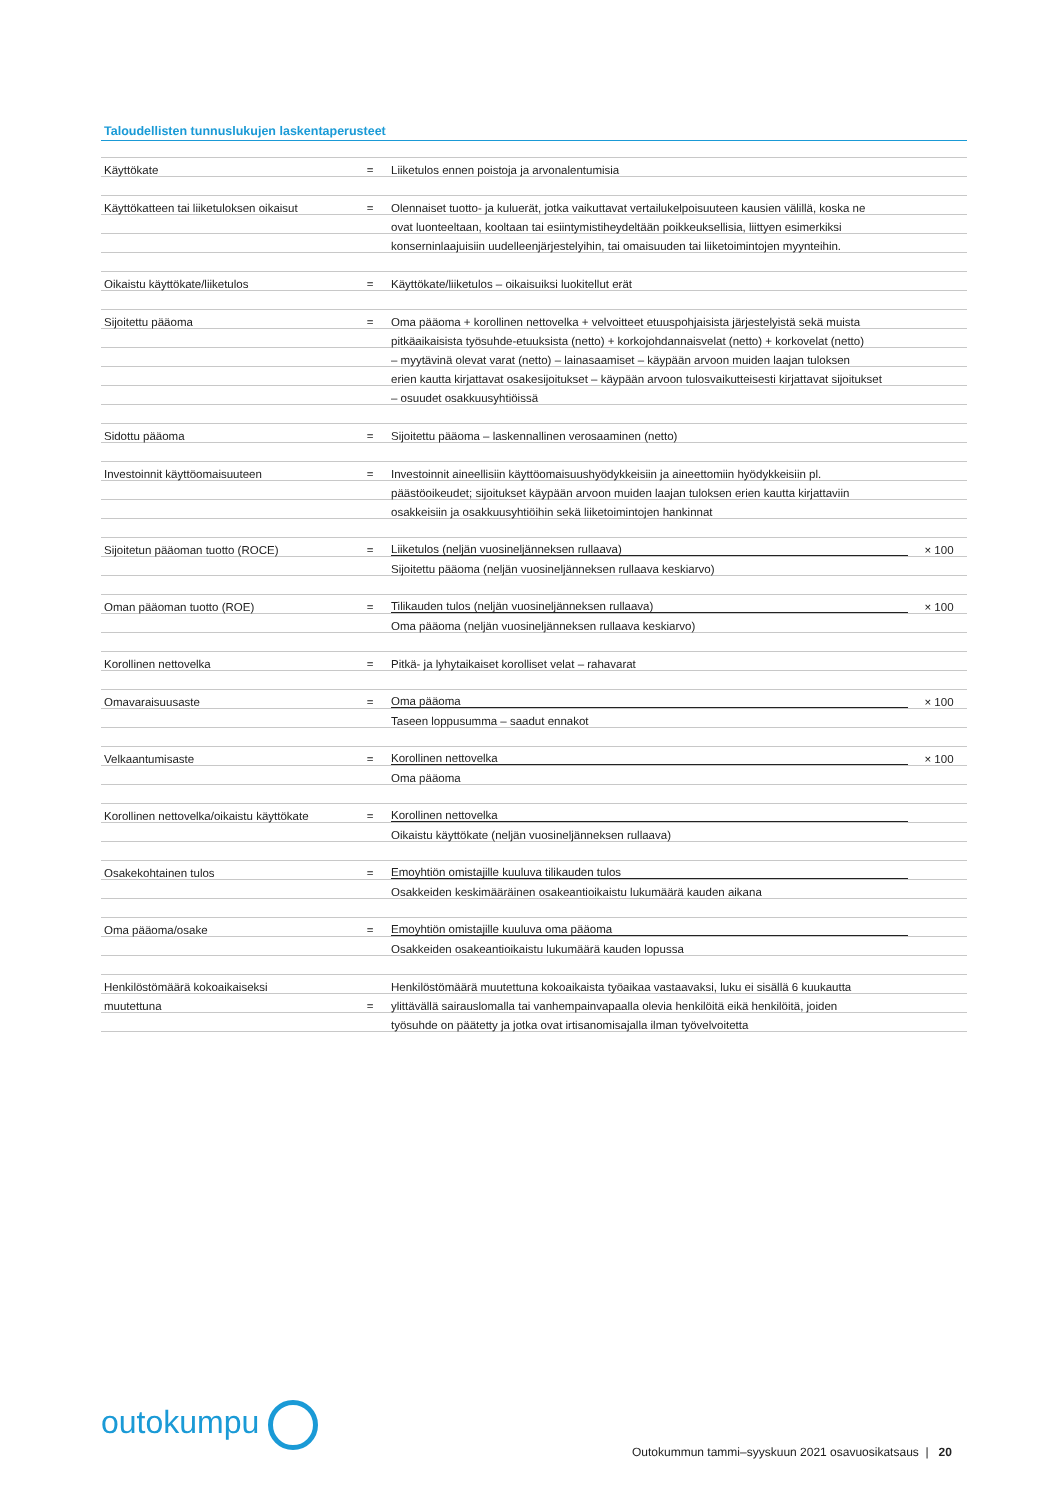Taloudellisten tunnuslukujen laskentaperusteet
| Käyttökate | = | Liiketulos ennen poistoja ja arvonalentumisia | |
| Käyttökatteen tai liiketuloksen oikaisut | = | Olennaiset tuotto- ja kuluerät, jotka vaikuttavat vertailukelpoisuuteen kausien välillä, koska ne | |
| | | ovat luonteeltaan, kooltaan tai esiintymistiheydeltään poikkeuksellisia, liittyen esimerkiksi | |
| | | konserninlaajuisiin uudelleenjärjestelyihin, tai omaisuuden tai liiketoimintojen myynteihin. | |
| Oikaistu käyttökate/liiketulos | = | Käyttökate/liiketulos – oikaisuiksi luokitellut erät | |
| Sijoitettu pääoma | = | Oma pääoma + korollinen nettovelka + velvoitteet etuuspohjaisista järjestelyistä sekä muista | |
| | | pitkäaikaisista työsuhde-etuuksista (netto) + korkojohdannaisvelat (netto) + korkovelat (netto) | |
| | | – myytävinä olevat varat (netto) – lainasaamiset – käypään arvoon muiden laajan tuloksen | |
| | | erien kautta kirjattavat osakesijoitukset – käypään arvoon tulosvaikutteisesti kirjattavat sijoitukset | |
| | | – osuudet osakkuusyhtiöissä | |
| Sidottu pääoma | = | Sijoitettu pääoma – laskennallinen verosaaminen (netto) | |
| Investoinnit käyttöomaisuuteen | = | Investoinnit aineellisiin käyttöomaisuushyödykkeisiin ja aineettomiin hyödykkeisiin pl. | |
| | | päästöoikeudet; sijoitukset käypään arvoon muiden laajan tuloksen erien kautta kirjattaviin | |
| | | osakkeisiin ja osakkuusyhtiöihin sekä liiketoimintojen hankinnat | |
| Sijoitetun pääoman tuotto (ROCE) | = | Liiketulos (neljän vuosineljänneksen rullaava) | × 100 |
| | | Sijoitettu pääoma (neljän vuosineljänneksen rullaava keskiarvo) | |
| Oman pääoman tuotto (ROE) | = | Tilikauden tulos (neljän vuosineljänneksen rullaava) | × 100 |
| | | Oma pääoma (neljän vuosineljänneksen rullaava keskiarvo) | |
| Korollinen nettovelka | = | Pitkä- ja lyhytaikaiset korolliset velat – rahavarat | |
| Omavaraisuusaste | = | Oma pääoma | × 100 |
| | | Taseen loppusumma – saadut ennakot | |
| Velkaantumisaste | = | Korollinen nettovelka | × 100 |
| | | Oma pääoma | |
| Korollinen nettovelka/oikaistu käyttökate | = | Korollinen nettovelka | |
| | | Oikaistu käyttökate (neljän vuosineljänneksen rullaava) | |
| Osakekohtainen tulos | = | Emoyhtiön omistajille kuuluva tilikauden tulos | |
| | | Osakkeiden keskimääräinen osakeantioikaistu lukumäärä kauden aikana | |
| Oma pääoma/osake | = | Emoyhtiön omistajille kuuluva oma pääoma | |
| | | Osakkeiden osakeantioikaistu lukumäärä kauden lopussa | |
| Henkilöstömäärä kokoaikaiseksi | | Henkilöstömäärä muutettuna kokoaikaista työaikaa vastaavaksi, luku ei sisällä 6 kuukautta | |
| muutettuna | = | ylittävällä sairauslomalla tai vanhempainvapaalla olevia henkilöitä eikä henkilöitä, joiden | |
| | | työsuhde on päätetty ja jotka ovat irtisanomisajalla ilman työvelvoitetta | |
outokumpu
Outokummun tammi–syyskuun 2021 osavuosikatsaus | 20